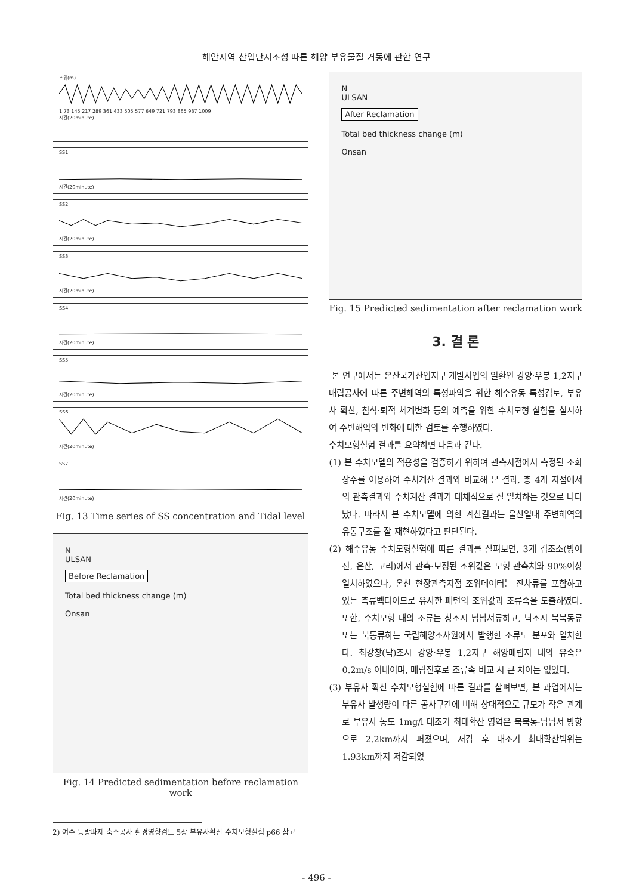해안지역 산업단지조성 따른 해양 부유물질 거동에 관한 연구
조위(m)1 73 145 217 289 361 433 505 577 649 721 793 865 937 1009
시간(20minute)
SS1시간(20minute)
SS2시간(20minute)
SS3시간(20minute)
SS4시간(20minute)
SS5시간(20minute)
SS6시간(20minute)
SS7시간(20minute)
Fig. 13 Time series of SS concentration and Tidal level
N
ULSAN
Before Reclamation
Total bed thickness change (m)
Onsan
Fig. 14 Predicted sedimentation before reclamation work
N
ULSAN
After Reclamation
Total bed thickness change (m)
Onsan
Fig. 15 Predicted sedimentation after reclamation work
3. 결 론
본 연구에서는 온산국가산업지구 개발사업의 일환인 강양·우봉 1,2지구 매립공사에 따른 주변해역의 특성파악을 위한 해수유동 특성검토, 부유사 확산, 침식·퇴적 체계변화 등의 예측을 위한 수치모형 실험을 실시하여 주변해역의 변화에 대한 검토를 수행하였다.
수치모형실험 결과를 요약하면 다음과 같다.
(1) 본 수치모델의 적용성을 검증하기 위하여 관측지점에서 측정된 조화상수를 이용하여 수치계산 결과와 비교해 본 결과, 총 4개 지점에서의 관측결과와 수치계산 결과가 대체적으로 잘 일치하는 것으로 나타났다. 따라서 본 수치모델에 의한 계산결과는 울산일대 주변해역의 유동구조를 잘 재현하였다고 판단된다.
(2) 해수유동 수치모형실험에 따른 결과를 살펴보면, 3개 검조소(방어진, 온산, 고리)에서 관측·보정된 조위값은 모형 관측치와 90%이상 일치하였으나, 온산 현장관측지점 조위데이터는 잔차류를 포함하고 있는 측류벡터이므로 유사한 패턴의 조위값과 조류속을 도출하였다. 또한, 수치모형 내의 조류는 창조시 남남서류하고, 낙조시 북북동류 또는 북동류하는 국립해양조사원에서 발행한 조류도 분포와 일치한다. 최강창(낙)조시 강양·우봉 1,2지구 해양매립지 내의 유속은 0.2m/s 이내이며, 매립전후로 조류속 비교 시 큰 차이는 없었다.
(3) 부유사 확산 수치모형실험에 따른 결과를 살펴보면, 본 과업에서는 부유사 발생량이 다른 공사구간에 비해 상대적으로 규모가 작은 관계로 부유사 농도 1mg/l 대조기 최대확산 영역은 북북동-남남서 방향으로 2.2km까지 퍼졌으며, 저감 후 대조기 최대확산범위는 1.93km까지 저감되었
2) 여수 동방파제 축조공사 환경영향검토 5장 부유사확산 수치모형실험 p66 참고
- 496 -